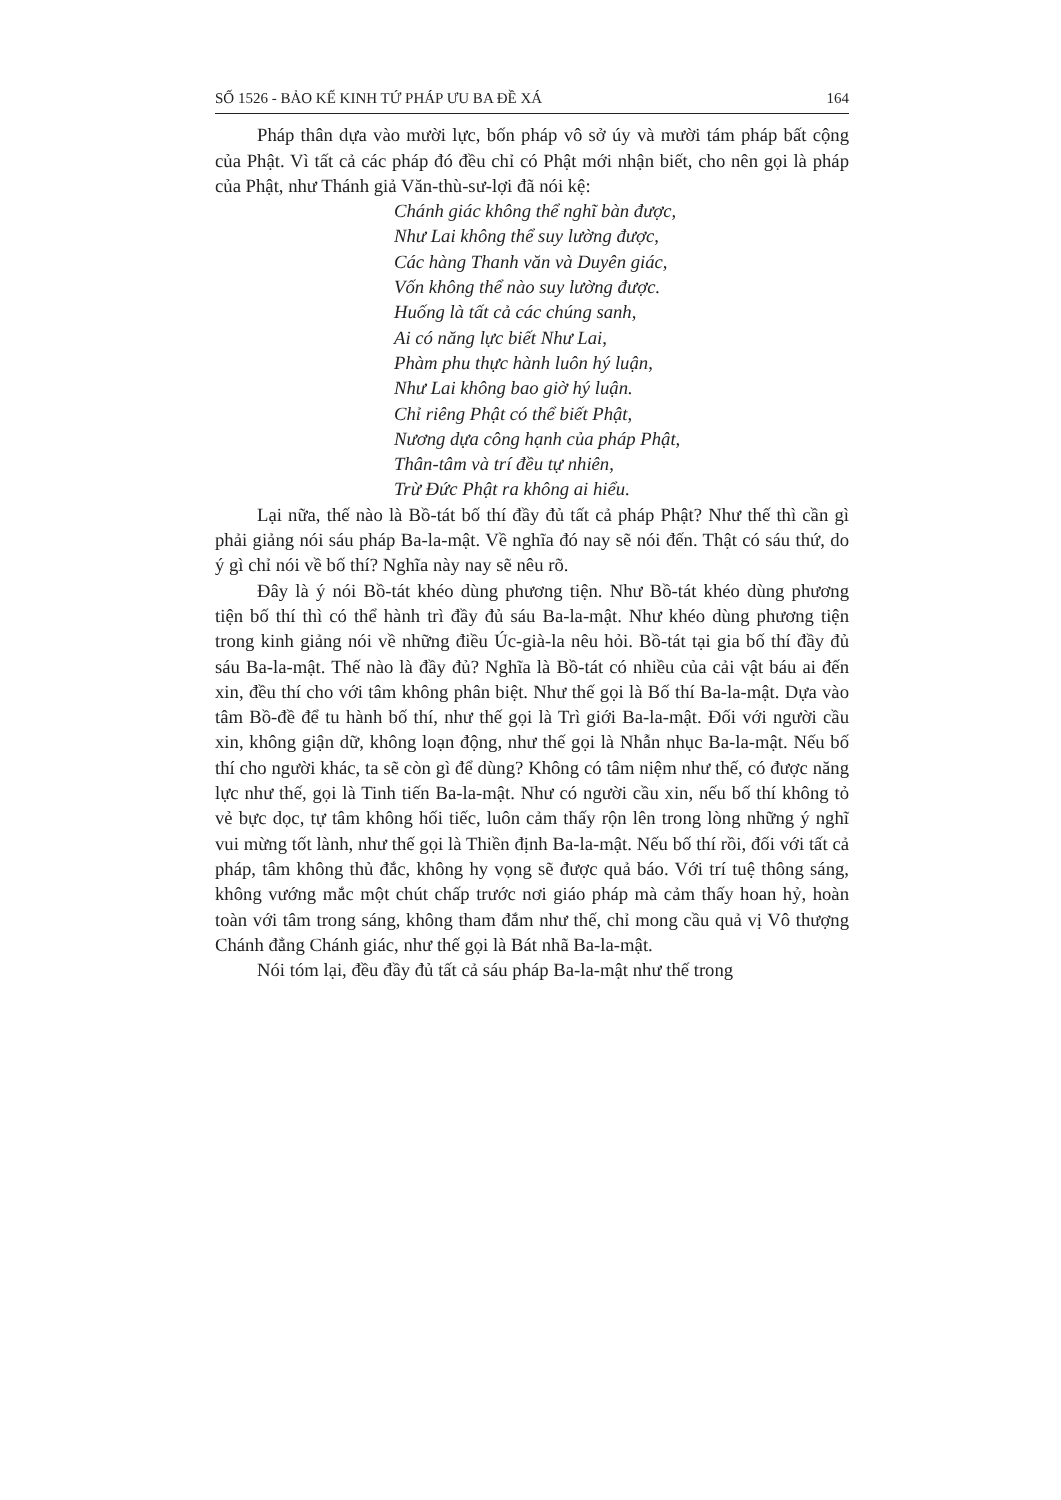SỐ 1526 - BẢO KẾ KINH TỨ PHÁP ƯU BA ĐỀ XÁ 164
Pháp thân dựa vào mười lực, bốn pháp vô sở úy và mười tám pháp bất cộng của Phật. Vì tất cả các pháp đó đều chỉ có Phật mới nhận biết, cho nên gọi là pháp của Phật, như Thánh giả Văn-thù-sư-lợi đã nói kệ:
Chánh giác không thể nghĩ bàn được,
Như Lai không thể suy lường được,
Các hàng Thanh văn và Duyên giác,
Vốn không thể nào suy lường được.
Huống là tất cả các chúng sanh,
Ai có năng lực biết Như Lai,
Phàm phu thực hành luôn hý luận,
Như Lai không bao giờ hý luận.
Chỉ riêng Phật có thể biết Phật,
Nương dựa công hạnh của pháp Phật,
Thân-tâm và trí đều tự nhiên,
Trừ Đức Phật ra không ai hiểu.
Lại nữa, thế nào là Bồ-tát bố thí đầy đủ tất cả pháp Phật? Như thế thì cần gì phải giảng nói sáu pháp Ba-la-mật. Về nghĩa đó nay sẽ nói đến. Thật có sáu thứ, do ý gì chỉ nói về bố thí? Nghĩa này nay sẽ nêu rõ.
Đây là ý nói Bồ-tát khéo dùng phương tiện. Như Bồ-tát khéo dùng phương tiện bố thí thì có thể hành trì đầy đủ sáu Ba-la-mật. Như khéo dùng phương tiện trong kinh giảng nói về những điều Úc-già-la nêu hỏi. Bồ-tát tại gia bố thí đầy đủ sáu Ba-la-mật. Thế nào là đầy đủ? Nghĩa là Bồ-tát có nhiều của cải vật báu ai đến xin, đều thí cho với tâm không phân biệt. Như thế gọi là Bố thí Ba-la-mật. Dựa vào tâm Bồ-đề để tu hành bố thí, như thế gọi là Trì giới Ba-la-mật. Đối với người cầu xin, không giận dữ, không loạn động, như thế gọi là Nhẫn nhục Ba-la-mật. Nếu bố thí cho người khác, ta sẽ còn gì để dùng? Không có tâm niệm như thế, có được năng lực như thế, gọi là Tinh tiến Ba-la-mật. Như có người cầu xin, nếu bố thí không tỏ vẻ bực dọc, tự tâm không hối tiếc, luôn cảm thấy rộn lên trong lòng những ý nghĩ vui mừng tốt lành, như thế gọi là Thiền định Ba-la-mật. Nếu bố thí rồi, đối với tất cả pháp, tâm không thủ đắc, không hy vọng sẽ được quả báo. Với trí tuệ thông sáng, không vướng mắc một chút chấp trước nơi giáo pháp mà cảm thấy hoan hỷ, hoàn toàn với tâm trong sáng, không tham đắm như thế, chỉ mong cầu quả vị Vô thượng Chánh đẳng Chánh giác, như thế gọi là Bát nhã Ba-la-mật.
Nói tóm lại, đều đầy đủ tất cả sáu pháp Ba-la-mật như thế trong